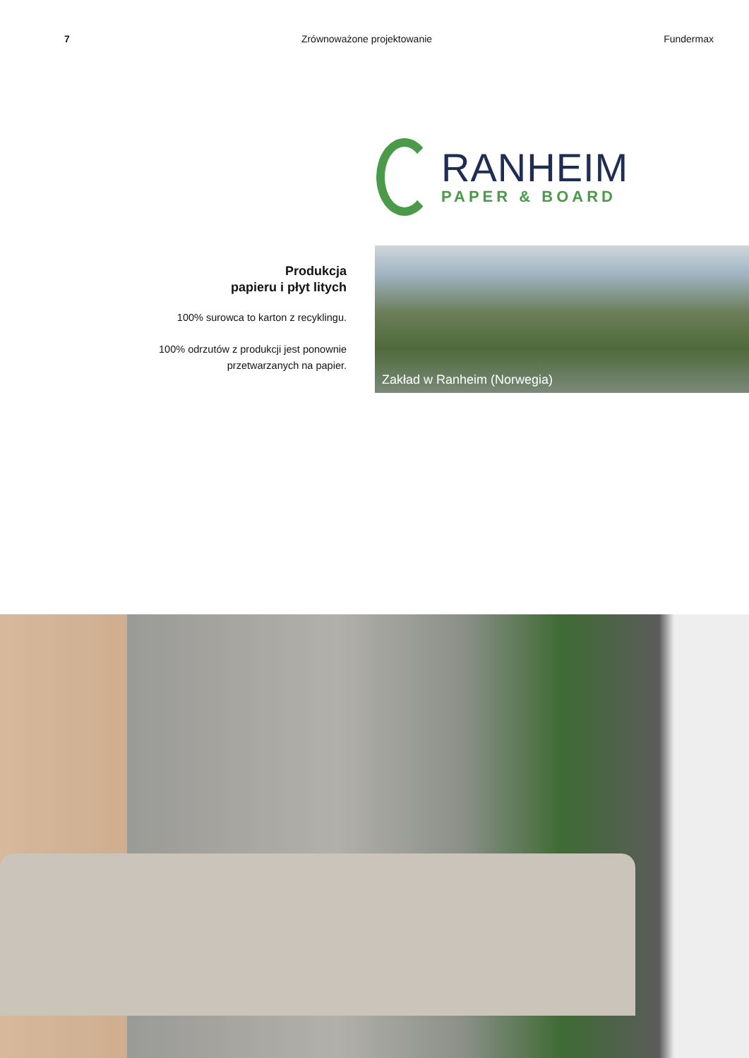7 Zrównoważone projektowanie Fundermax
RANHEIM
PAPER & BOARD
Produkcja
papieru i płyt litych
100% surowca to karton z recyklingu.
100% odrzutów z produkcji jest ponownie
przetwarzanych na papier.
Zakład w Ranheim (Norwegia)